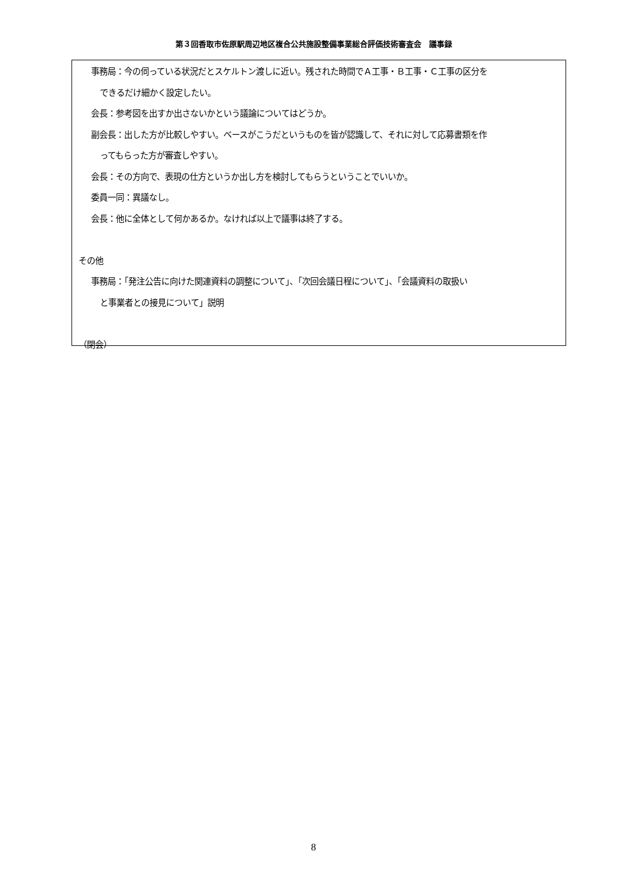第３回香取市佐原駅周辺地区複合公共施設整備事業総合評価技術審査会　議事録
事務局：今の伺っている状況だとスケルトン渡しに近い。残された時間でＡ工事・Ｂ工事・Ｃ工事の区分を
できるだけ細かく設定したい。
会長：参考図を出すか出さないかという議論についてはどうか。
副会長：出した方が比較しやすい。ベースがこうだというものを皆が認識して、それに対して応募書類を作
ってもらった方が審査しやすい。
会長：その方向で、表現の仕方というか出し方を検討してもらうということでいいか。
委員一同：異議なし。
会長：他に全体として何かあるか。なければ以上で議事は終了する。
その他
事務局：「発注公告に向けた関連資料の調整について」、「次回会議日程について」、「会議資料の取扱い
と事業者との接見について」説明
（閉会）
8